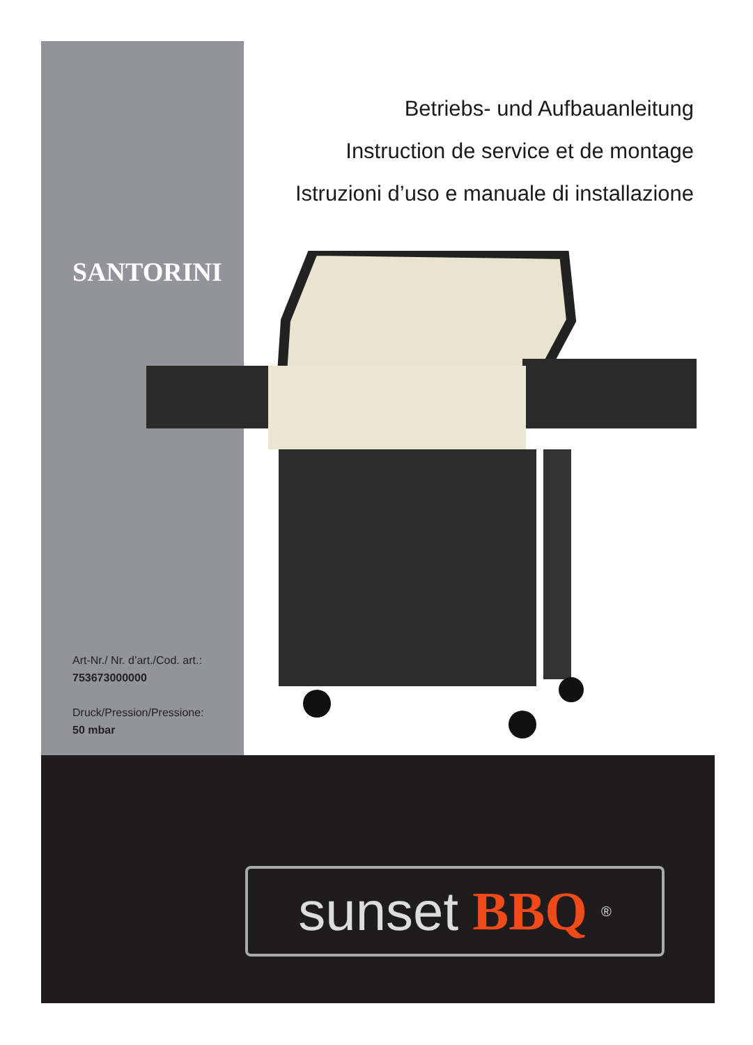Betriebs- und Aufbauanleitung
Instruction de service et de montage
Istruzioni d’uso e manuale di installazione
SANTORINI
Art-Nr./ Nr. d’art./Cod. art.:
753673000000
Druck/Pression/Pressione:
50 mbar
sunset BBQ<sup>®</sup>